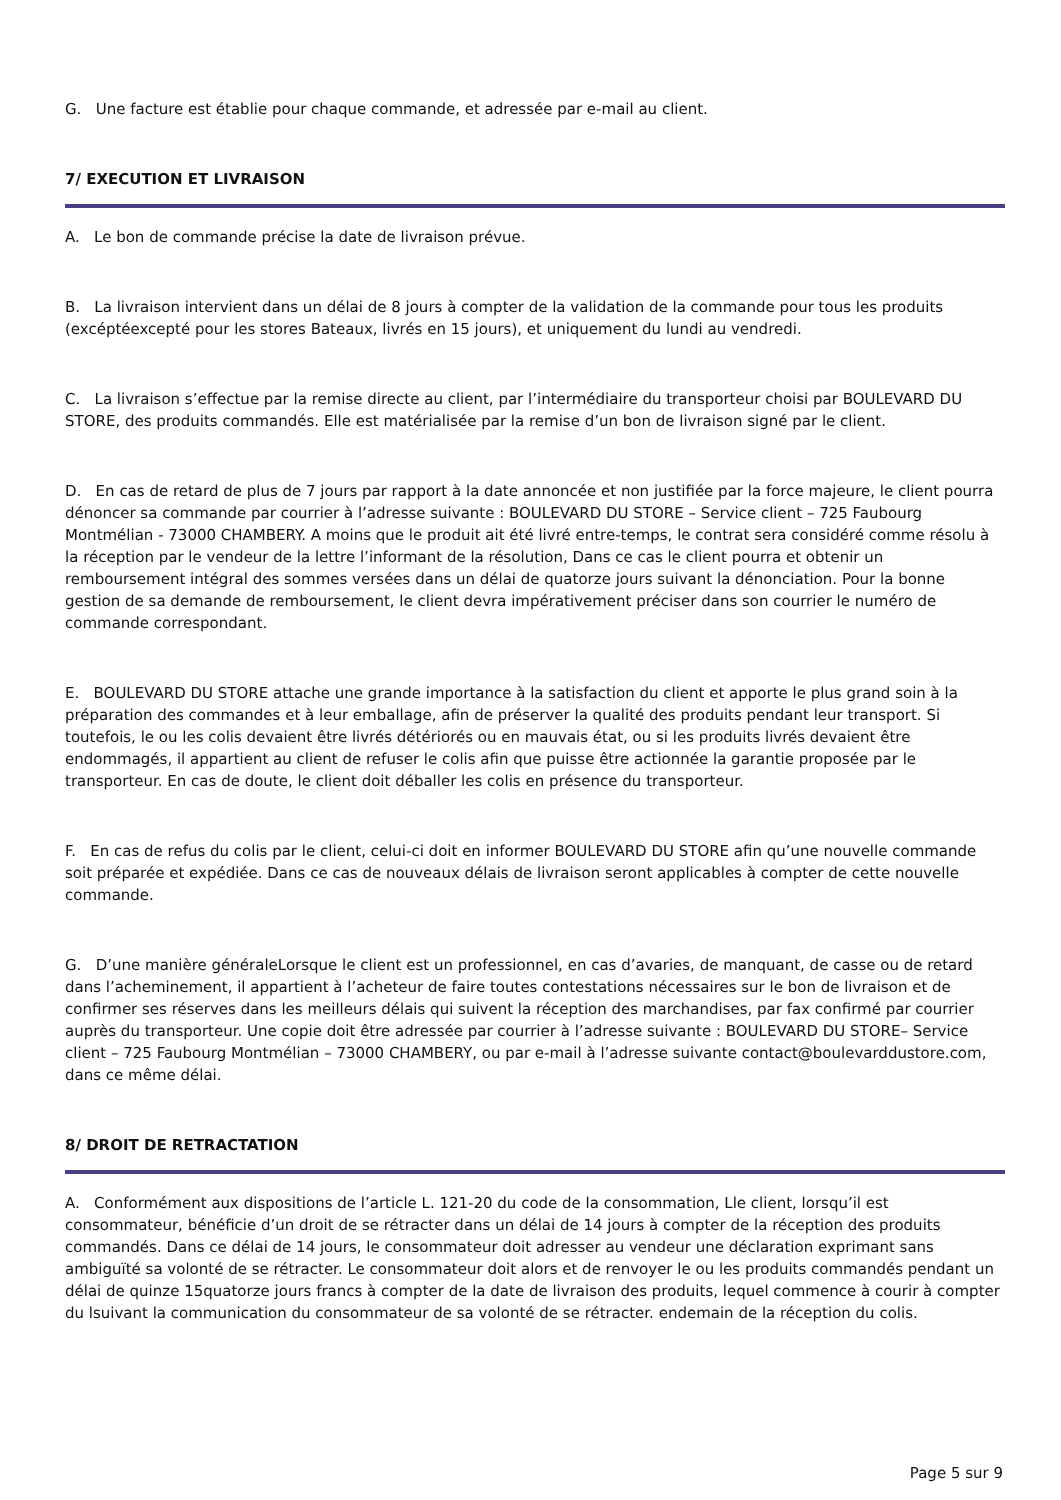G. Une facture est établie pour chaque commande, et adressée par e-mail au client.
7/ EXECUTION ET LIVRAISON
A. Le bon de commande précise la date de livraison prévue.
B. La livraison intervient dans un délai de 8 jours à compter de la validation de la commande pour tous les produits (excéptéexcepté pour les stores Bateaux, livrés en 15 jours), et uniquement du lundi au vendredi.
C. La livraison s’effectue par la remise directe au client, par l’intermédiaire du transporteur choisi par BOULEVARD DU STORE, des produits commandés. Elle est matérialisée par la remise d’un bon de livraison signé par le client.
D. En cas de retard de plus de 7 jours par rapport à la date annoncée et non justifiée par la force majeure, le client pourra dénoncer sa commande par courrier à l’adresse suivante : BOULEVARD DU STORE – Service client – 725 Faubourg Montmélian - 73000 CHAMBERY. A moins que le produit ait été livré entre-temps, le contrat sera considéré comme résolu à la réception par le vendeur de la lettre l’informant de la résolution, Dans ce cas le client pourra et obtenir un remboursement intégral des sommes versées dans un délai de quatorze jours suivant la dénonciation. Pour la bonne gestion de sa demande de remboursement, le client devra impérativement préciser dans son courrier le numéro de commande correspondant.
E. BOULEVARD DU STORE attache une grande importance à la satisfaction du client et apporte le plus grand soin à la préparation des commandes et à leur emballage, afin de préserver la qualité des produits pendant leur transport. Si toutefois, le ou les colis devaient être livrés détériorés ou en mauvais état, ou si les produits livrés devaient être endommagés, il appartient au client de refuser le colis afin que puisse être actionnée la garantie proposée par le transporteur. En cas de doute, le client doit déballer les colis en présence du transporteur.
F. En cas de refus du colis par le client, celui-ci doit en informer BOULEVARD DU STORE afin qu’une nouvelle commande soit préparée et expédiée. Dans ce cas de nouveaux délais de livraison seront applicables à compter de cette nouvelle commande.
G. D’une manière généraleLorsque le client est un professionnel, en cas d’avaries, de manquant, de casse ou de retard dans l’acheminement, il appartient à l’acheteur de faire toutes contestations nécessaires sur le bon de livraison et de confirmer ses réserves dans les meilleurs délais qui suivent la réception des marchandises, par fax confirmé par courrier auprès du transporteur. Une copie doit être adressée par courrier à l’adresse suivante : BOULEVARD DU STORE– Service client – 725 Faubourg Montmélian – 73000 CHAMBERY, ou par e-mail à l’adresse suivante contact@boulevarddustore.com, dans ce même délai.
8/ DROIT DE RETRACTATION
A. Conformément aux dispositions de l’article L. 121-20 du code de la consommation, Lle client, lorsqu’il est consommateur, bénéficie d’un droit de se rétracter dans un délai de 14 jours à compter de la réception des produits commandés. Dans ce délai de 14 jours, le consommateur doit adresser au vendeur une déclaration exprimant sans ambiguïté sa volonté de se rétracter. Le consommateur doit alors et de renvoyer le ou les produits commandés pendant un délai de quinze 15quatorze jours francs à compter de la date de livraison des produits, lequel commence à courir à compter du lsuivant la communication du consommateur de sa volonté de se rétracter. endemain de la réception du colis.
Page 5 sur 9